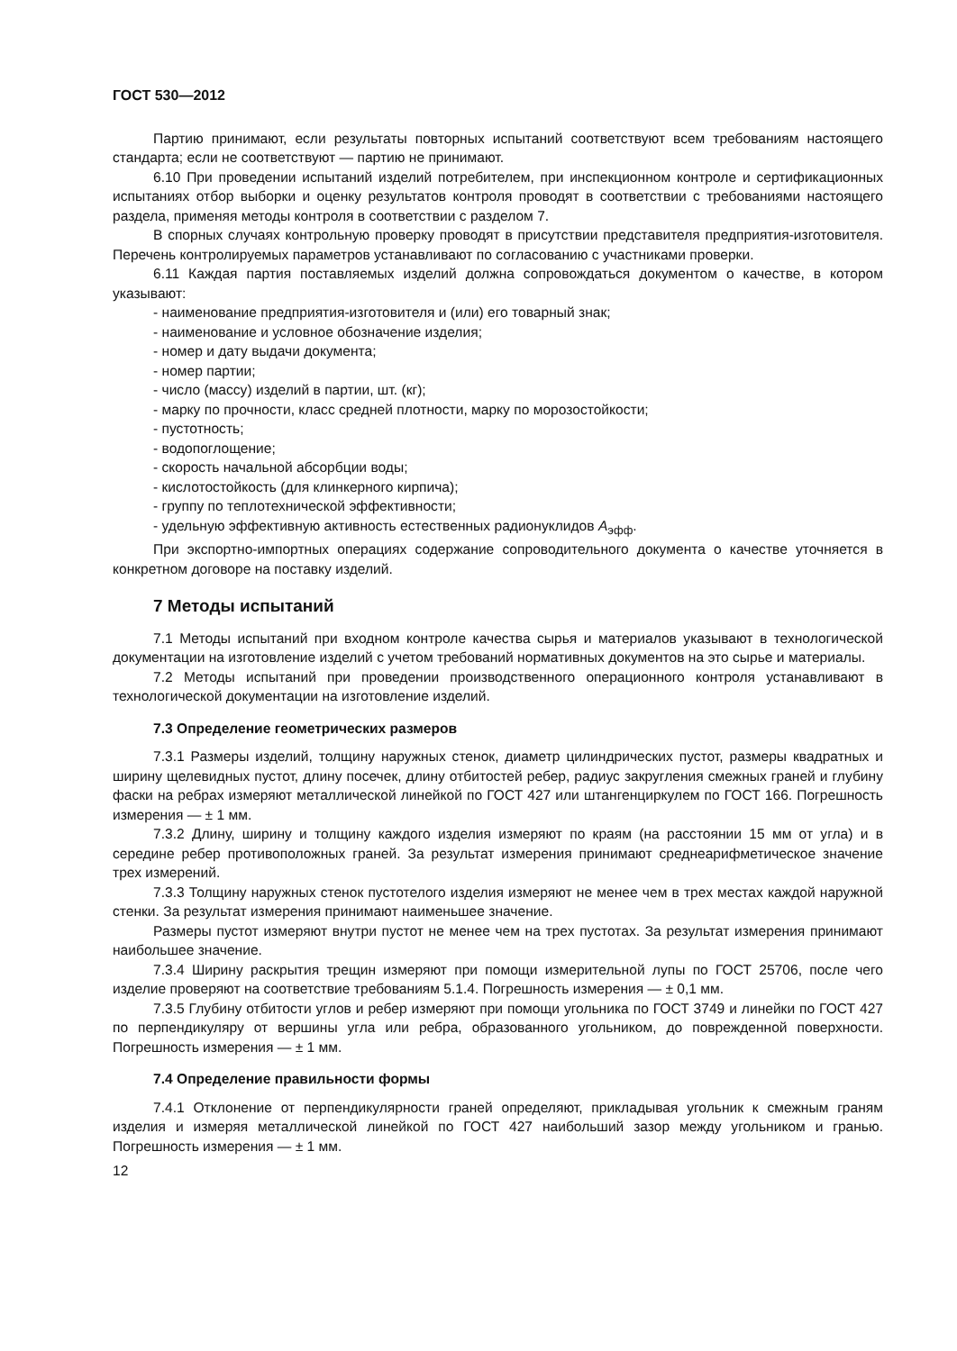ГОСТ 530—2012
Партию принимают, если результаты повторных испытаний соответствуют всем требованиям настоящего стандарта; если не соответствуют — партию не принимают.
6.10 При проведении испытаний изделий потребителем, при инспекционном контроле и сертификационных испытаниях отбор выборки и оценку результатов контроля проводят в соответствии с требованиями настоящего раздела, применяя методы контроля в соответствии с разделом 7.
В спорных случаях контрольную проверку проводят в присутствии представителя предприятия-изготовителя. Перечень контролируемых параметров устанавливают по согласованию с участниками проверки.
6.11 Каждая партия поставляемых изделий должна сопровождаться документом о качестве, в котором указывают:
- наименование предприятия-изготовителя и (или) его товарный знак;
- наименование и условное обозначение изделия;
- номер и дату выдачи документа;
- номер партии;
- число (массу) изделий в партии, шт. (кг);
- марку по прочности, класс средней плотности, марку по морозостойкости;
- пустотность;
- водопоглощение;
- скорость начальной абсорбции воды;
- кислотостойкость (для клинкерного кирпича);
- группу по теплотехнической эффективности;
- удельную эффективную активность естественных радионуклидов A<sub>эфф</sub>.
При экспортно-импортных операциях содержание сопроводительного документа о качестве уточняется в конкретном договоре на поставку изделий.
7 Методы испытаний
7.1 Методы испытаний при входном контроле качества сырья и материалов указывают в технологической документации на изготовление изделий с учетом требований нормативных документов на это сырье и материалы.
7.2 Методы испытаний при проведении производственного операционного контроля устанавливают в технологической документации на изготовление изделий.
7.3 Определение геометрических размеров
7.3.1 Размеры изделий, толщину наружных стенок, диаметр цилиндрических пустот, размеры квадратных и ширину щелевидных пустот, длину посечек, длину отбитостей ребер, радиус закругления смежных граней и глубину фаски на ребрах измеряют металлической линейкой по ГОСТ 427 или штангенциркулем по ГОСТ 166. Погрешность измерения — ± 1 мм.
7.3.2 Длину, ширину и толщину каждого изделия измеряют по краям (на расстоянии 15 мм от угла) и в середине ребер противоположных граней. За результат измерения принимают среднеарифметическое значение трех измерений.
7.3.3 Толщину наружных стенок пустотелого изделия измеряют не менее чем в трех местах каждой наружной стенки. За результат измерения принимают наименьшее значение.
Размеры пустот измеряют внутри пустот не менее чем на трех пустотах. За результат измерения принимают наибольшее значение.
7.3.4 Ширину раскрытия трещин измеряют при помощи измерительной лупы по ГОСТ 25706, после чего изделие проверяют на соответствие требованиям 5.1.4. Погрешность измерения — ± 0,1 мм.
7.3.5 Глубину отбитости углов и ребер измеряют при помощи угольника по ГОСТ 3749 и линейки по ГОСТ 427 по перпендикуляру от вершины угла или ребра, образованного угольником, до поврежденной поверхности. Погрешность измерения — ± 1 мм.
7.4 Определение правильности формы
7.4.1 Отклонение от перпендикулярности граней определяют, прикладывая угольник к смежным граням изделия и измеряя металлической линейкой по ГОСТ 427 наибольший зазор между угольником и гранью. Погрешность измерения — ± 1 мм.
12